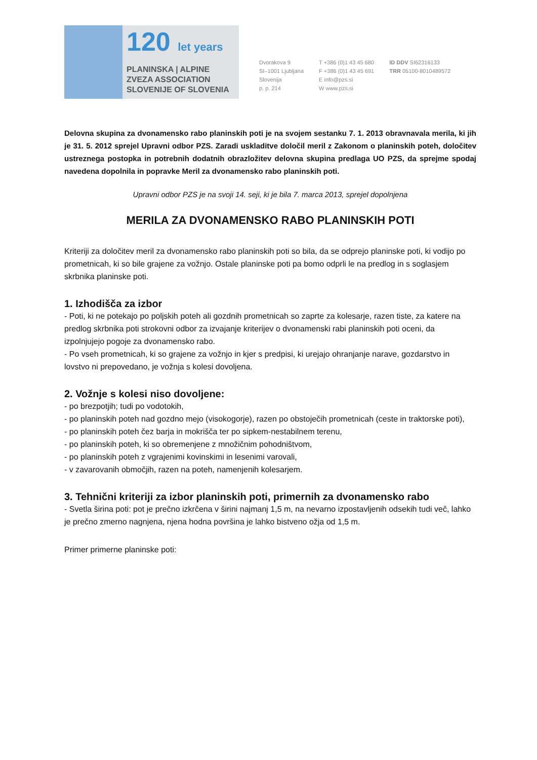120 let years
PLANINSKA | ALPINE
ZVEZA ASSOCIATION
SLOVENIJE OF SLOVENIA
Dvorakova 9
SI–1001 Ljubljana
Slovenija
p. p. 214
T +386 (0)1 43 45 680
F +386 (0)1 43 45 691
E info@pzs.si
W www.pzs.si
ID DDV SI62316133
TRR 05100-8010489572
Delovna skupina za dvonamensko rabo planinskih poti je na svojem sestanku 7. 1. 2013 obravnavala merila, ki jih je 31. 5. 2012 sprejel Upravni odbor PZS. Zaradi uskladitve določil meril z Zakonom o planinskih poteh, določitev ustreznega postopka in potrebnih dodatnih obrazložitev delovna skupina predlaga UO PZS, da sprejme spodaj navedena dopolnila in popravke Meril za dvonamensko rabo planinskih poti.
Upravni odbor PZS je na svoji 14. seji, ki je bila 7. marca 2013, sprejel dopolnjena
MERILA ZA DVONAMENSKO RABO PLANINSKIH POTI
Kriteriji za določitev meril za dvonamensko rabo planinskih poti so bila, da se odprejo planinske poti, ki vodijo po prometnicah, ki so bile grajene za vožnjo. Ostale planinske poti pa bomo odprli le na predlog in s soglasjem skrbnika planinske poti.
1. Izhodišča za izbor
- Poti, ki ne potekajo po poljskih poteh ali gozdnih prometnicah so zaprte za kolesarje, razen tiste, za katere na predlog skrbnika poti strokovni odbor za izvajanje kriterijev o dvonamenski rabi planinskih poti oceni, da izpolnjujejo pogoje za dvonamensko rabo.
- Po vseh prometnicah, ki so grajene za vožnjo in kjer s predpisi, ki urejajo ohranjanje narave, gozdarstvo in lovstvo ni prepovedano, je vožnja s kolesi dovoljena.
2. Vožnje s kolesi niso dovoljene:
- po brezpotjih; tudi po vodotokih,
- po planinskih poteh nad gozdno mejo (visokogorje), razen po obstoječih prometnicah (ceste in traktorske poti),
- po planinskih poteh čez barja in mokrišča ter po sipkem-nestabilnem terenu,
- po planinskih poteh, ki so obremenjene z množičnim pohodništvom,
- po planinskih poteh z vgrajenimi kovinskimi in lesenimi varovali,
- v zavarovanih območjih, razen na poteh, namenjenih kolesarjem.
3. Tehnični kriteriji za izbor planinskih poti, primernih za dvonamensko rabo
- Svetla širina poti: pot je prečno izkrčena v širini najmanj 1,5 m, na nevarno izpostavljenih odsekih tudi več, lahko je prečno zmerno nagnjena, njena hodna površina je lahko bistveno ožja od 1,5 m.
Primer primerne planinske poti: